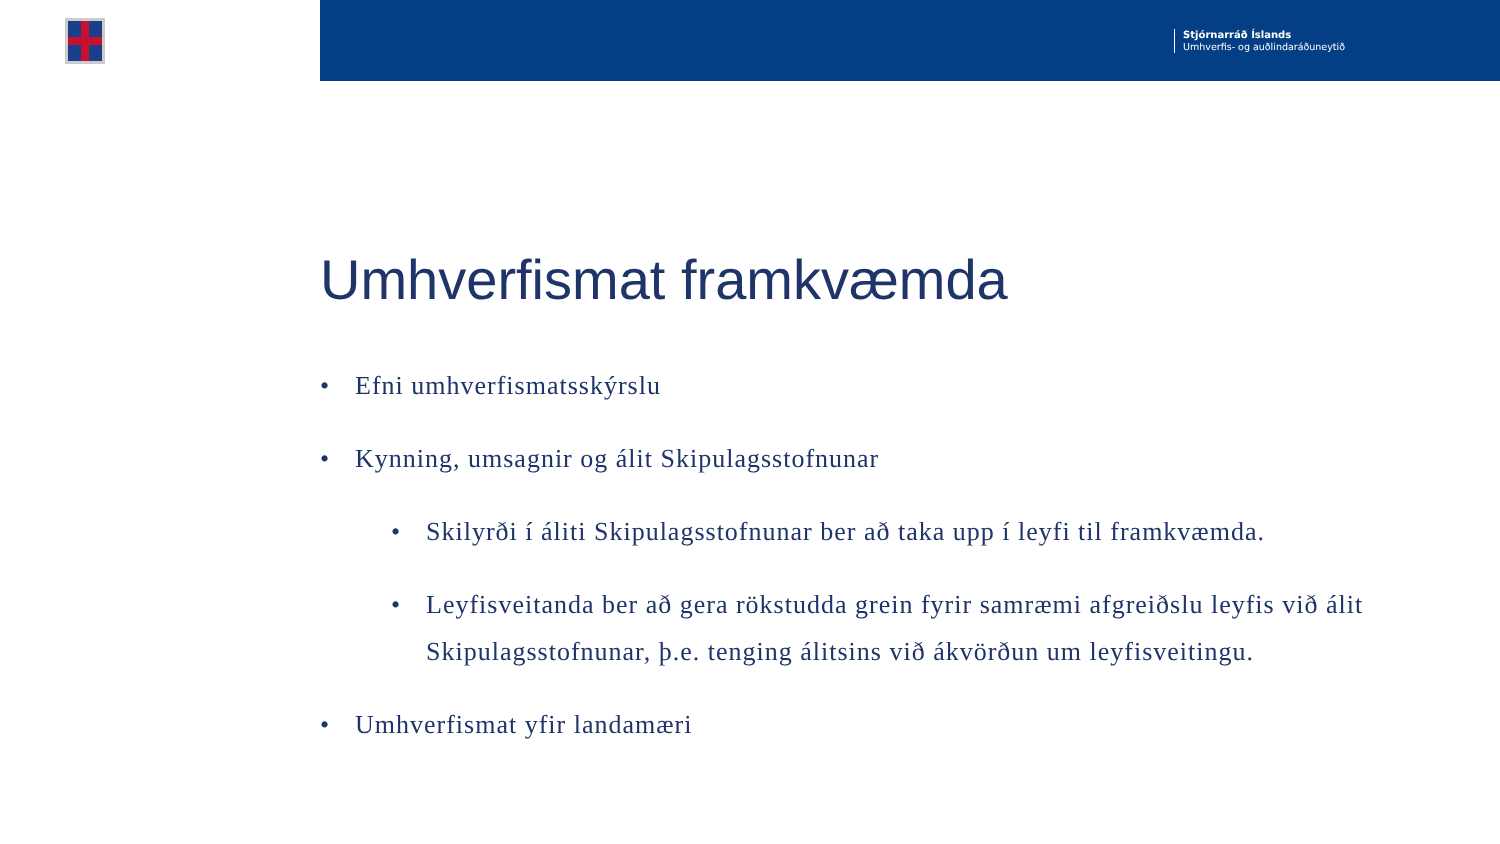Stjórnarráð Íslands
Umhverfis- og auðlindaráðuneytið
Umhverfismat framkvæmda
• Efni umhverfismatsskýrslu
• Kynning, umsagnir og álit Skipulagsstofnunar
• Skilyrði í áliti Skipulagsstofnunar ber að taka upp í leyfi til framkvæmda.
• Leyfisveitanda ber að gera rökstudda grein fyrir samræmi afgreiðslu leyfis við álit Skipulagsstofnunar, þ.e. tenging álitsins við ákvörðun um leyfisveitingu.
• Umhverfismat yfir landamæri